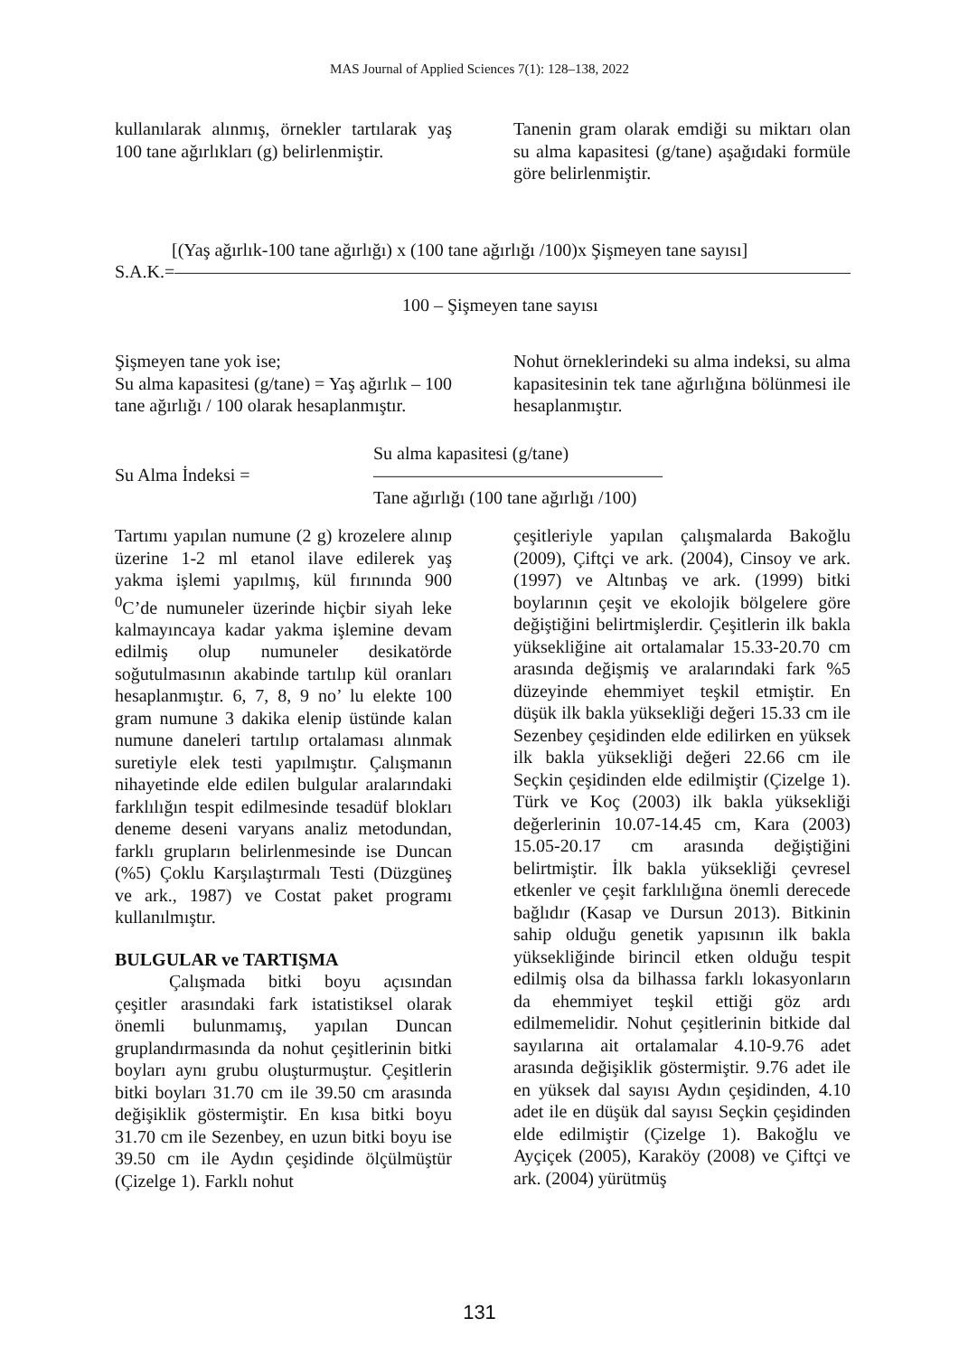MAS Journal of Applied Sciences 7(1): 128–138, 2022
kullanılarak alınmış, örnekler tartılarak yaş 100 tane ağırlıkları (g) belirlenmiştir.
Tanenin gram olarak emdiği su miktarı olan su alma kapasitesi (g/tane) aşağıdaki formüle göre belirlenmiştir.
[(Yaş ağırlık-100 tane ağırlığı) x (100 tane ağırlığı /100)x Şişmeyen tane sayısı]
S.A.K.=——————————————————————————————————————
100 – Şişmeyen tane sayısı
Şişmeyen tane yok ise;
Su alma kapasitesi (g/tane) = Yaş ağırlık – 100 tane ağırlığı / 100 olarak hesaplanmıştır.
Nohut örneklerindeki su alma indeksi, su alma kapasitesinin tek tane ağırlığına bölünmesi ile hesaplanmıştır.
Su Alma İndeksi =
Su alma kapasitesi (g/tane)
————————————————
Tane ağırlığı (100 tane ağırlığı /100)
Tartımı yapılan numune (2 g) krozelere alınıp üzerine 1-2 ml etanol ilave edilerek yaş yakma işlemi yapılmış, kül fırınında 900 <sup>0</sup>C’de numuneler üzerinde hiçbir siyah leke kalmayıncaya kadar yakma işlemine devam edilmiş olup numuneler desikatörde soğutulmasının akabinde tartılıp kül oranları hesaplanmıştır. 6, 7, 8, 9 no’ lu elekte 100 gram numune 3 dakika elenip üstünde kalan numune daneleri tartılıp ortalaması alınmak suretiyle elek testi yapılmıştır. Çalışmanın nihayetinde elde edilen bulgular aralarındaki farklılığın tespit edilmesinde tesadüf blokları deneme deseni varyans analiz metodundan, farklı grupların belirlenmesinde ise Duncan (%5) Çoklu Karşılaştırmalı Testi (Düzgüneş ve ark., 1987) ve Costat paket programı kullanılmıştır.
BULGULAR ve TARTIŞMA
Çalışmada bitki boyu açısından çeşitler arasındaki fark istatistiksel olarak önemli bulunmamış, yapılan Duncan gruplandırmasında da nohut çeşitlerinin bitki boyları aynı grubu oluşturmuştur. Çeşitlerin bitki boyları 31.70 cm ile 39.50 cm arasında değişiklik göstermiştir. En kısa bitki boyu 31.70 cm ile Sezenbey, en uzun bitki boyu ise 39.50 cm ile Aydın çeşidinde ölçülmüştür (Çizelge 1). Farklı nohut
çeşitleriyle yapılan çalışmalarda Bakoğlu (2009), Çiftçi ve ark. (2004), Cinsoy ve ark. (1997) ve Altınbaş ve ark. (1999) bitki boylarının çeşit ve ekolojik bölgelere göre değiştiğini belirtmişlerdir. Çeşitlerin ilk bakla yüksekliğine ait ortalamalar 15.33-20.70 cm arasında değişmiş ve aralarındaki fark %5 düzeyinde ehemmiyet teşkil etmiştir. En düşük ilk bakla yüksekliği değeri 15.33 cm ile Sezenbey çeşidinden elde edilirken en yüksek ilk bakla yüksekliği değeri 22.66 cm ile Seçkin çeşidinden elde edilmiştir (Çizelge 1). Türk ve Koç (2003) ilk bakla yüksekliği değerlerinin 10.07-14.45 cm, Kara (2003) 15.05-20.17 cm arasında değiştiğini belirtmiştir. İlk bakla yüksekliği çevresel etkenler ve çeşit farklılığına önemli derecede bağlıdır (Kasap ve Dursun 2013). Bitkinin sahip olduğu genetik yapısının ilk bakla yüksekliğinde birincil etken olduğu tespit edilmiş olsa da bilhassa farklı lokasyonların da ehemmiyet teşkil ettiği göz ardı edilmemelidir. Nohut çeşitlerinin bitkide dal sayılarına ait ortalamalar 4.10-9.76 adet arasında değişiklik göstermiştir. 9.76 adet ile en yüksek dal sayısı Aydın çeşidinden, 4.10 adet ile en düşük dal sayısı Seçkin çeşidinden elde edilmiştir (Çizelge 1). Bakoğlu ve Ayçiçek (2005), Karaköy (2008) ve Çiftçi ve ark. (2004) yürütmüş
131